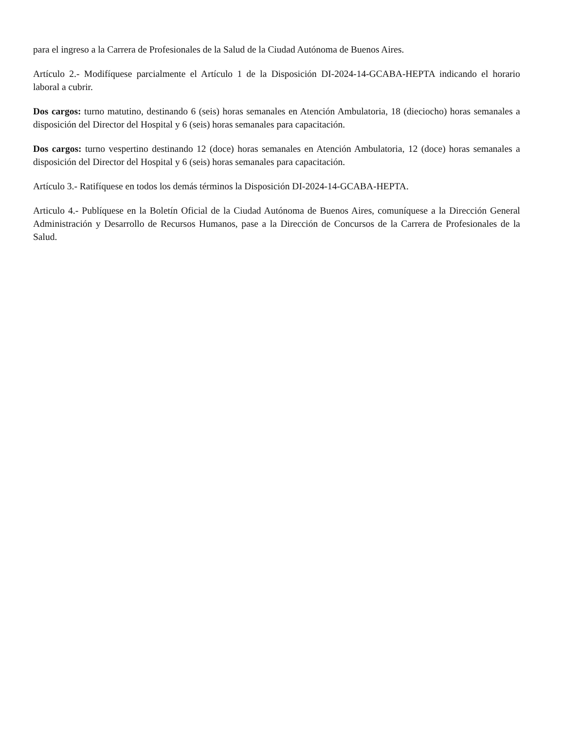para el ingreso a la Carrera de Profesionales de la Salud de la Ciudad Autónoma de Buenos Aires.
Artículo 2.- Modifíquese parcialmente el Artículo 1 de la Disposición DI-2024-14-GCABA-HEPTA indicando el horario laboral a cubrir.
Dos cargos: turno matutino, destinando 6 (seis) horas semanales en Atención Ambulatoria, 18 (dieciocho) horas semanales a disposición del Director del Hospital y 6 (seis) horas semanales para capacitación.
Dos cargos: turno vespertino destinando 12 (doce) horas semanales en Atención Ambulatoria, 12 (doce) horas semanales a disposición del Director del Hospital y 6 (seis) horas semanales para capacitación.
Artículo 3.- Ratifíquese en todos los demás términos la Disposición DI-2024-14-GCABA-HEPTA.
Articulo 4.- Publíquese en la Boletín Oficial de la Ciudad Autónoma de Buenos Aires, comuníquese a la Dirección General Administración y Desarrollo de Recursos Humanos, pase a la Dirección de Concursos de la Carrera de Profesionales de la Salud.